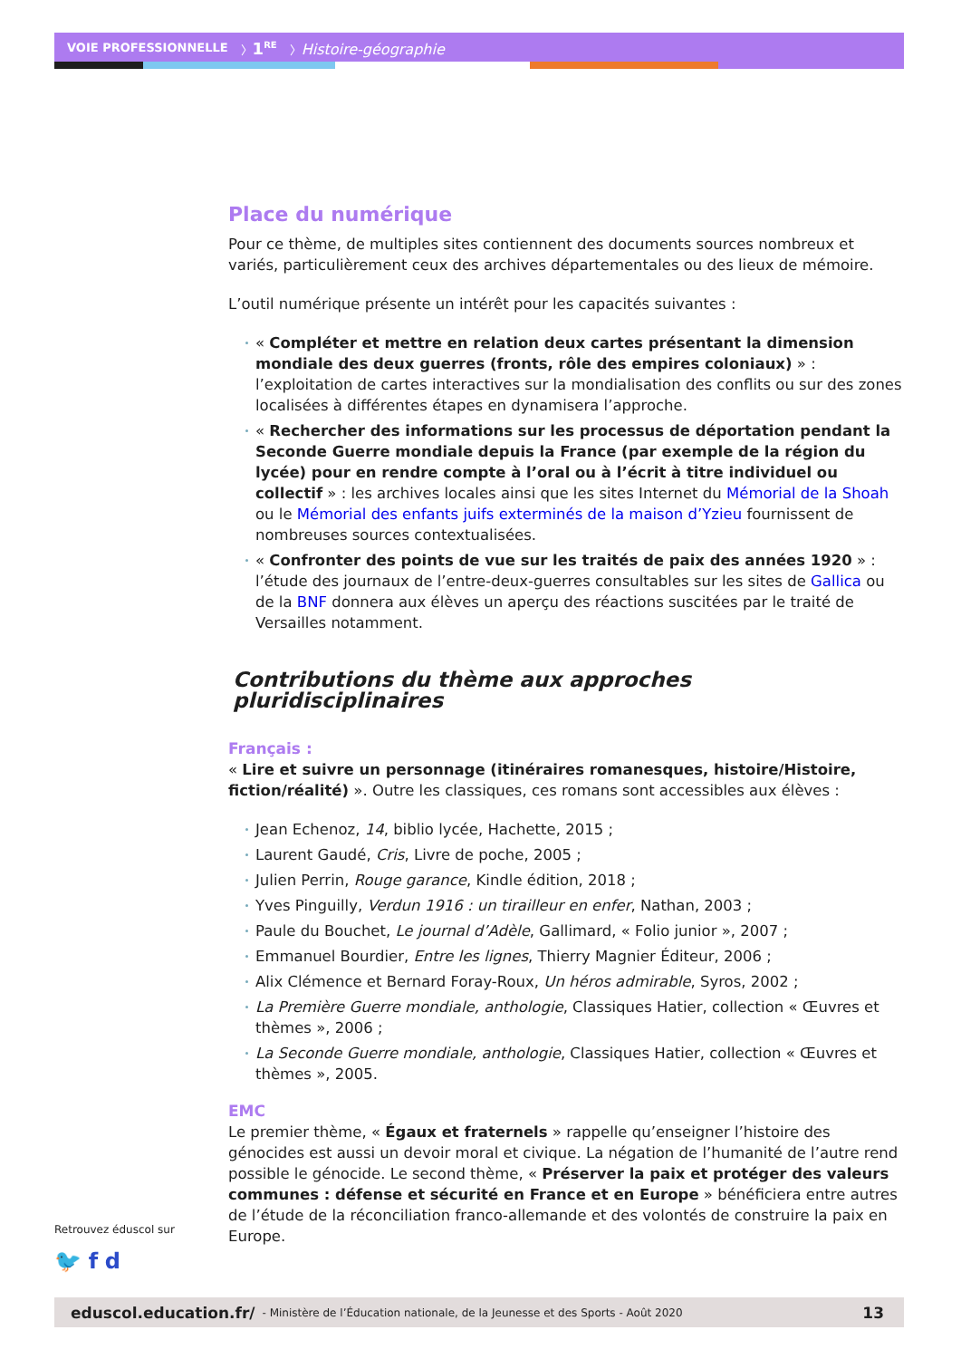VOIE PROFESSIONNELLE 〉1<sup>RE</sup> 〉Histoire-géographie
Place du numérique
Pour ce thème, de multiples sites contiennent des documents sources nombreux et variés, particulièrement ceux des archives départementales ou des lieux de mémoire.
L’outil numérique présente un intérêt pour les capacités suivantes :
« Compléter et mettre en relation deux cartes présentant la dimension mondiale des deux guerres (fronts, rôle des empires coloniaux) » : l’exploitation de cartes interactives sur la mondialisation des conflits ou sur des zones localisées à différentes étapes en dynamisera l’approche.
« Rechercher des informations sur les processus de déportation pendant la Seconde Guerre mondiale depuis la France (par exemple de la région du lycée) pour en rendre compte à l’oral ou à l’écrit à titre individuel ou collectif » : les archives locales ainsi que les sites Internet du Mémorial de la Shoah ou le Mémorial des enfants juifs exterminés de la maison d’Yzieu fournissent de nombreuses sources contextualisées.
« Confronter des points de vue sur les traités de paix des années 1920 » : l’étude des journaux de l’entre-deux-guerres consultables sur les sites de Gallica ou de la BNF donnera aux élèves un aperçu des réactions suscitées par le traité de Versailles notamment.
Contributions du thème aux approches pluridisciplinaires
Français :
« Lire et suivre un personnage (itinéraires romanesques, histoire/Histoire, fiction/réalité) ». Outre les classiques, ces romans sont accessibles aux élèves :
Jean Echenoz, 14, biblio lycée, Hachette, 2015 ;
Laurent Gaudé, Cris, Livre de poche, 2005 ;
Julien Perrin, Rouge garance, Kindle édition, 2018 ;
Yves Pinguilly, Verdun 1916 : un tirailleur en enfer, Nathan, 2003 ;
Paule du Bouchet, Le journal d’Adèle, Gallimard, « Folio junior », 2007 ;
Emmanuel Bourdier, Entre les lignes, Thierry Magnier Éditeur, 2006 ;
Alix Clémence et Bernard Foray-Roux, Un héros admirable, Syros, 2002 ;
La Première Guerre mondiale, anthologie, Classiques Hatier, collection « Œuvres et thèmes », 2006 ;
La Seconde Guerre mondiale, anthologie, Classiques Hatier, collection « Œuvres et thèmes », 2005.
EMC
Le premier thème, « Égaux et fraternels » rappelle qu’enseigner l’histoire des génocides est aussi un devoir moral et civique. La négation de l’humanité de l’autre rend possible le génocide. Le second thème, « Préserver la paix et protéger des valeurs communes : défense et sécurité en France et en Europe » bénéficiera entre autres de l’étude de la réconciliation franco-allemande et des volontés de construire la paix en Europe.
Retrouvez éduscol sur
🐦 f d
eduscol.education.fr/ - Ministère de l’Éducation nationale, de la Jeunesse et des Sports - Août 2020 13